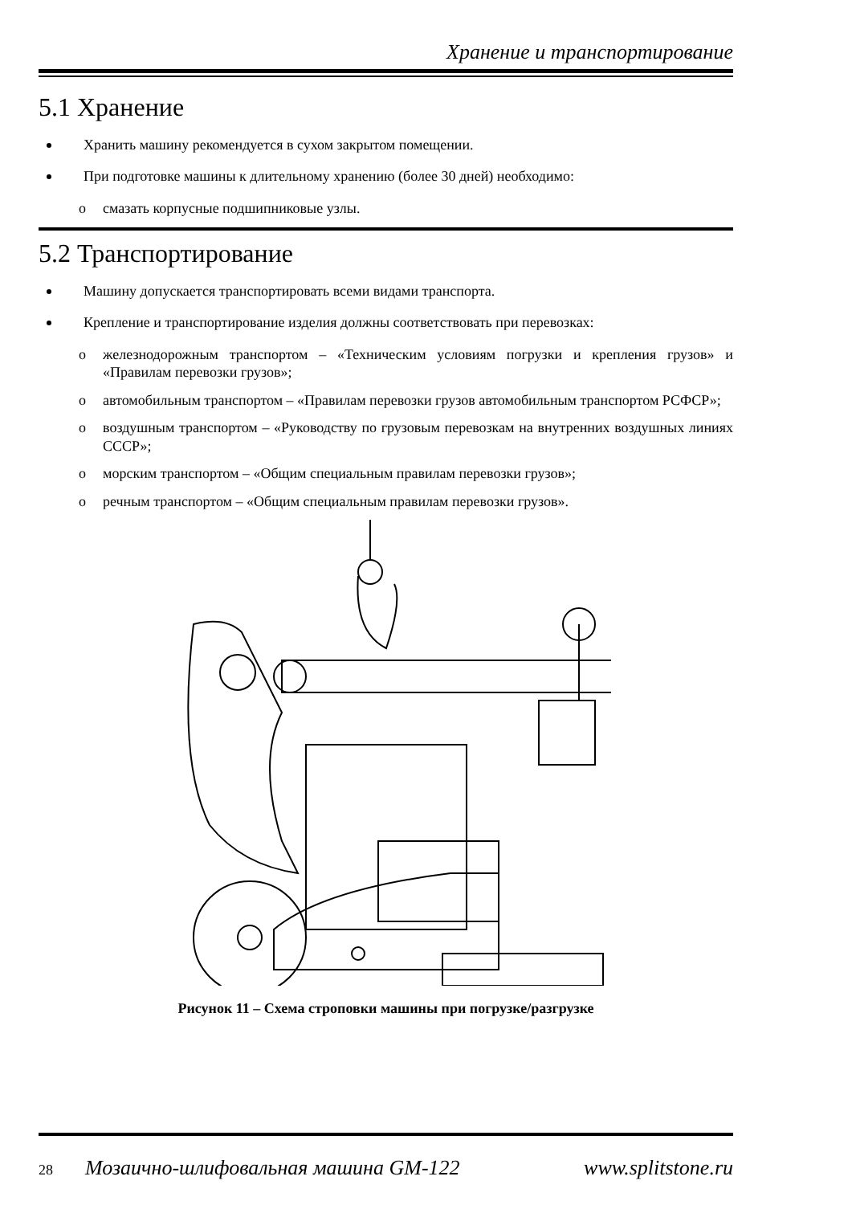Хранение и транспортирование
5.1 Хранение
Хранить машину рекомендуется в сухом закрытом помещении.
При подготовке машины к длительному хранению (более 30 дней) необходимо:
o смазать корпусные подшипниковые узлы.
5.2 Транспортирование
Машину допускается транспортировать всеми видами транспорта.
Крепление и транспортирование изделия должны соответствовать при перевозках:
o железнодорожным транспортом – «Техническим условиям погрузки и крепления грузов» и «Правилам перевозки грузов»;
o автомобильным транспортом – «Правилам перевозки грузов автомобильным транспортом РСФСР»;
o воздушным транспортом – «Руководству по грузовым перевозкам на внутренних воздушных линиях СССР»;
o морским транспортом – «Общим специальным правилам перевозки грузов»;
o речным транспортом – «Общим специальным правилам перевозки грузов».
Рисунок 11 – Схема строповки машины при погрузке/разгрузке
28 Мозаично-шлифовальная машина GM-122 www.splitstone.ru